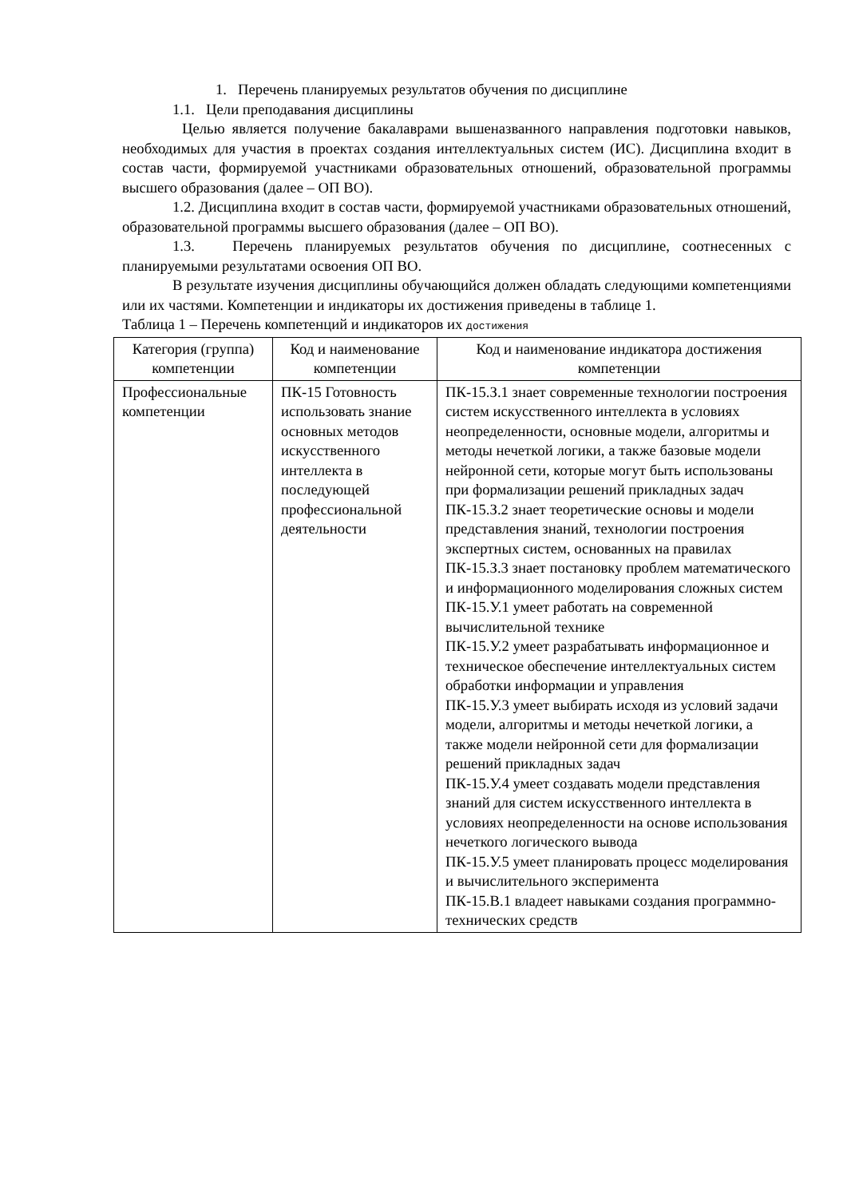1. Перечень планируемых результатов обучения по дисциплине
1.1. Цели преподавания дисциплины
Целью является получение бакалаврами вышеназванного направления подготовки навыков, необходимых для участия в проектах создания интеллектуальных систем (ИС). Дисциплина входит в состав части, формируемой участниками образовательных отношений, образовательной программы высшего образования (далее – ОП ВО).
1.2. Дисциплина входит в состав части, формируемой участниками образовательных отношений, образовательной программы высшего образования (далее – ОП ВО).
1.3. Перечень планируемых результатов обучения по дисциплине, соотнесенных с планируемыми результатами освоения ОП ВО.
В результате изучения дисциплины обучающийся должен обладать следующими компетенциями или их частями. Компетенции и индикаторы их достижения приведены в таблице 1.
Таблица 1 – Перечень компетенций и индикаторов их достижения
| Категория (группа) компетенции | Код и наименование компетенции | Код и наименование индикатора достижения компетенции |
| --- | --- | --- |
| Профессиональные компетенции | ПК-15 Готовность использовать знание основных методов искусственного интеллекта в последующей профессиональной деятельности | ПК-15.З.1 знает современные технологии построения систем искусственного интеллекта в условиях неопределенности, основные модели, алгоритмы и методы нечеткой логики, а также базовые модели нейронной сети, которые могут быть использованы при формализации решений прикладных задач ПК-15.З.2 знает теоретические основы и модели представления знаний, технологии построения экспертных систем, основанных на правилах ПК-15.З.3 знает постановку проблем математического и информационного моделирования сложных систем ПК-15.У.1 умеет работать на современной вычислительной технике ПК-15.У.2 умеет разрабатывать информационное и техническое обеспечение интеллектуальных систем обработки информации и управления ПК-15.У.3 умеет выбирать исходя из условий задачи модели, алгоритмы и методы нечеткой логики, а также модели нейронной сети для формализации решений прикладных задач ПК-15.У.4 умеет создавать модели представления знаний для систем искусственного интеллекта в условиях неопределенности на основе использования нечеткого логического вывода ПК-15.У.5 умеет планировать процесс моделирования и вычислительного эксперимента ПК-15.В.1 владеет навыками создания программно-технических средств |